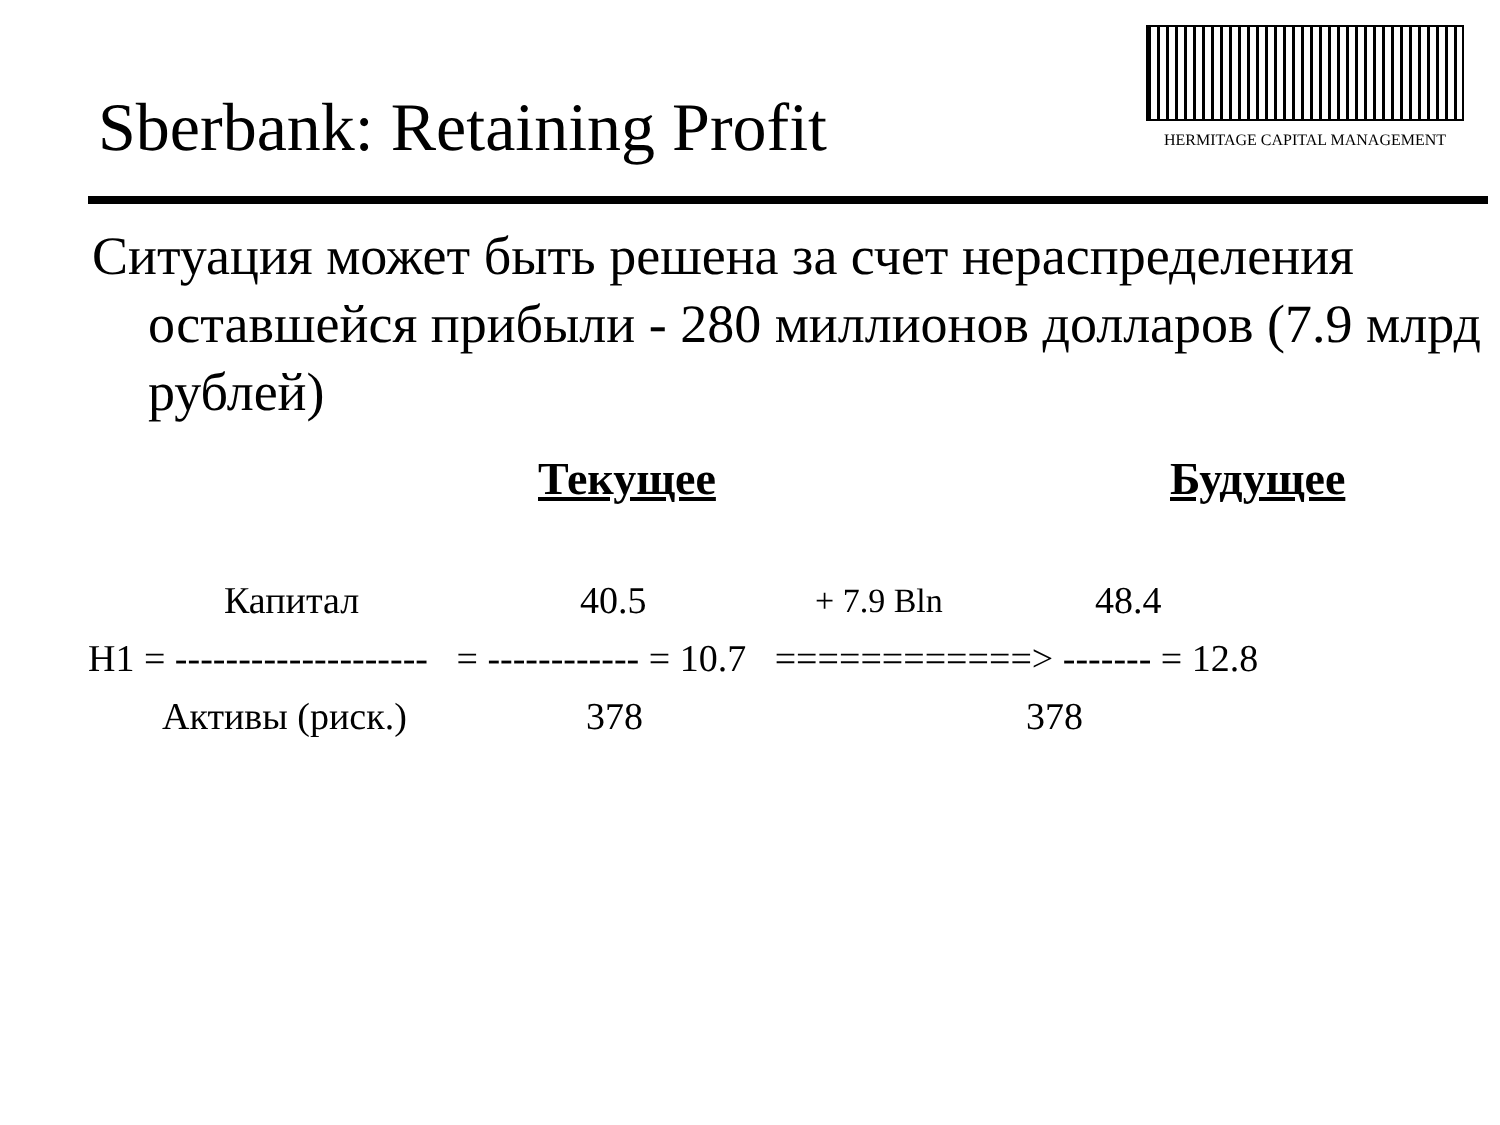Sberbank: Retaining Profit
HERMITAGE CAPITAL MANAGEMENT
Ситуация может быть решена за счет нераспределения оставшейся прибыли - 280 миллионов долларов (7.9 млрд рублей)
Текущее Будущее
Капитал
40.5
+ 7.9 Bln
48.4
H1 = -------------------- = ------------ = 10.7 ============> ------- = 12.8
Активы (риск.)
378
378